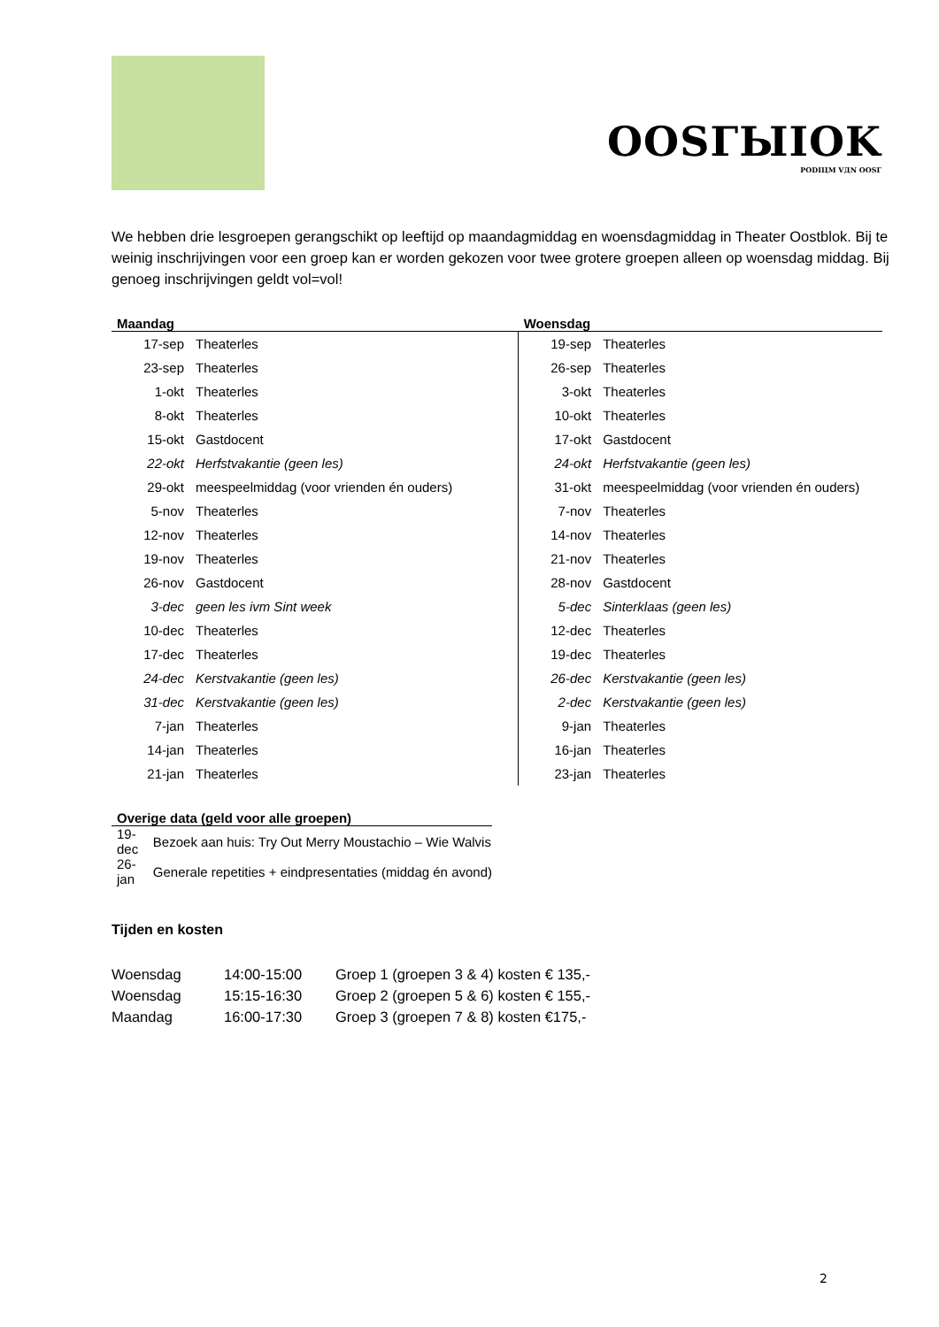OOSГЫIOK
PODIЦM VДN OOSГ
We hebben drie lesgroepen gerangschikt op leeftijd op maandagmiddag en woensdagmiddag in Theater Oostblok. Bij te weinig inschrijvingen voor een groep kan er worden gekozen voor twee grotere groepen alleen op woensdag middag. Bij genoeg inschrijvingen geldt vol=vol!
| Maandag | | Woensdag | |
| --- | --- | --- | --- |
| 17-sep | Theaterles | 19-sep | Theaterles |
| 23-sep | Theaterles | 26-sep | Theaterles |
| 1-okt | Theaterles | 3-okt | Theaterles |
| 8-okt | Theaterles | 10-okt | Theaterles |
| 15-okt | Gastdocent | 17-okt | Gastdocent |
| 22-okt | Herfstvakantie (geen les) | 24-okt | Herfstvakantie (geen les) |
| 29-okt | meespeelmiddag (voor vrienden én ouders) | 31-okt | meespeelmiddag (voor vrienden én ouders) |
| 5-nov | Theaterles | 7-nov | Theaterles |
| 12-nov | Theaterles | 14-nov | Theaterles |
| 19-nov | Theaterles | 21-nov | Theaterles |
| 26-nov | Gastdocent | 28-nov | Gastdocent |
| 3-dec | geen les ivm Sint week | 5-dec | Sinterklaas (geen les) |
| 10-dec | Theaterles | 12-dec | Theaterles |
| 17-dec | Theaterles | 19-dec | Theaterles |
| 24-dec | Kerstvakantie (geen les) | 26-dec | Kerstvakantie (geen les) |
| 31-dec | Kerstvakantie (geen les) | 2-dec | Kerstvakantie (geen les) |
| 7-jan | Theaterles | 9-jan | Theaterles |
| 14-jan | Theaterles | 16-jan | Theaterles |
| 21-jan | Theaterles | 23-jan | Theaterles |
| Overige data (geld voor alle groepen) | |
| --- | --- |
| 19-dec | Bezoek aan huis: Try Out Merry Moustachio – Wie Walvis |
| 26-jan | Generale repetities + eindpresentaties (middag én avond) |
Tijden en kosten
| Woensdag | 14:00-15:00 | Groep 1 (groepen 3 & 4) kosten € 135,- |
| Woensdag | 15:15-16:30 | Groep 2 (groepen 5 & 6) kosten € 155,- |
| Maandag | 16:00-17:30 | Groep 3 (groepen 7 & 8) kosten €175,- |
2